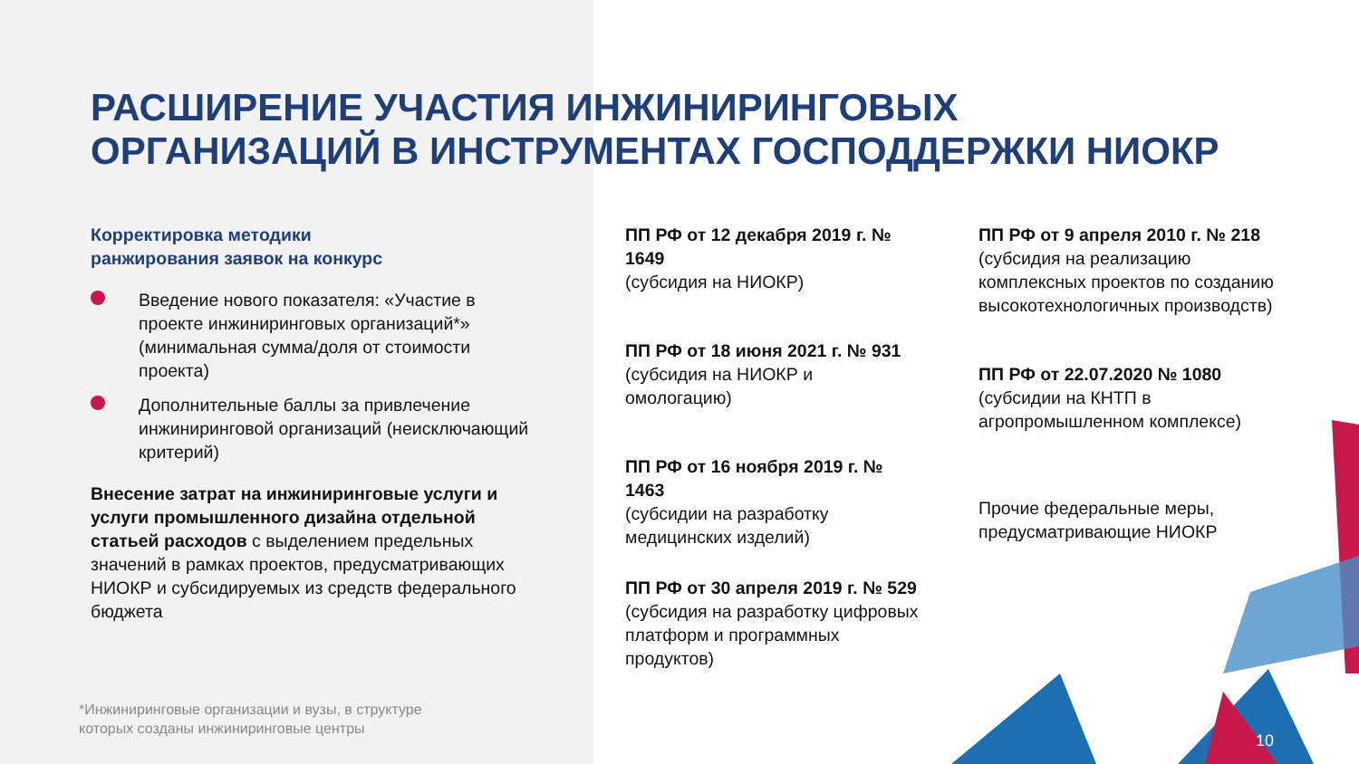РАСШИРЕНИЕ УЧАСТИЯ ИНЖИНИРИНГОВЫХ
ОРГАНИЗАЦИЙ В ИНСТРУМЕНТАХ ГОСПОДДЕРЖКИ НИОКР
Корректировка методики
ранжирования заявок на конкурс
Введение нового показателя: «Участие в проекте инжиниринговых организаций*» (минимальная сумма/доля от стоимости проекта)
Дополнительные баллы за привлечение инжиниринговой организаций (неисключающий критерий)
Внесение затрат на инжиниринговые услуги и услуги промышленного дизайна отдельной статьей расходов с выделением предельных значений в рамках проектов, предусматривающих НИОКР и субсидируемых из средств федерального бюджета
ПП РФ от 12 декабря 2019 г. № 1649
(субсидия на НИОКР)
ПП РФ от 18 июня 2021 г. № 931 (субсидия на НИОКР и омологацию)
ПП РФ от 16 ноября 2019 г. № 1463
(субсидии на разработку медицинских изделий)
ПП РФ от 30 апреля 2019 г. № 529 (субсидия на разработку цифровых платформ и программных продуктов)
ПП РФ от 9 апреля 2010 г. № 218 (субсидия на реализацию комплексных проектов по созданию высокотехнологичных производств)
ПП РФ от 22.07.2020 № 1080 (субсидии на КНТП в агропромышленном комплексе)
Прочие федеральные меры, предусматривающие НИОКР
*Инжиниринговые организации и вузы, в структуре
которых созданы инжиниринговые центры
10